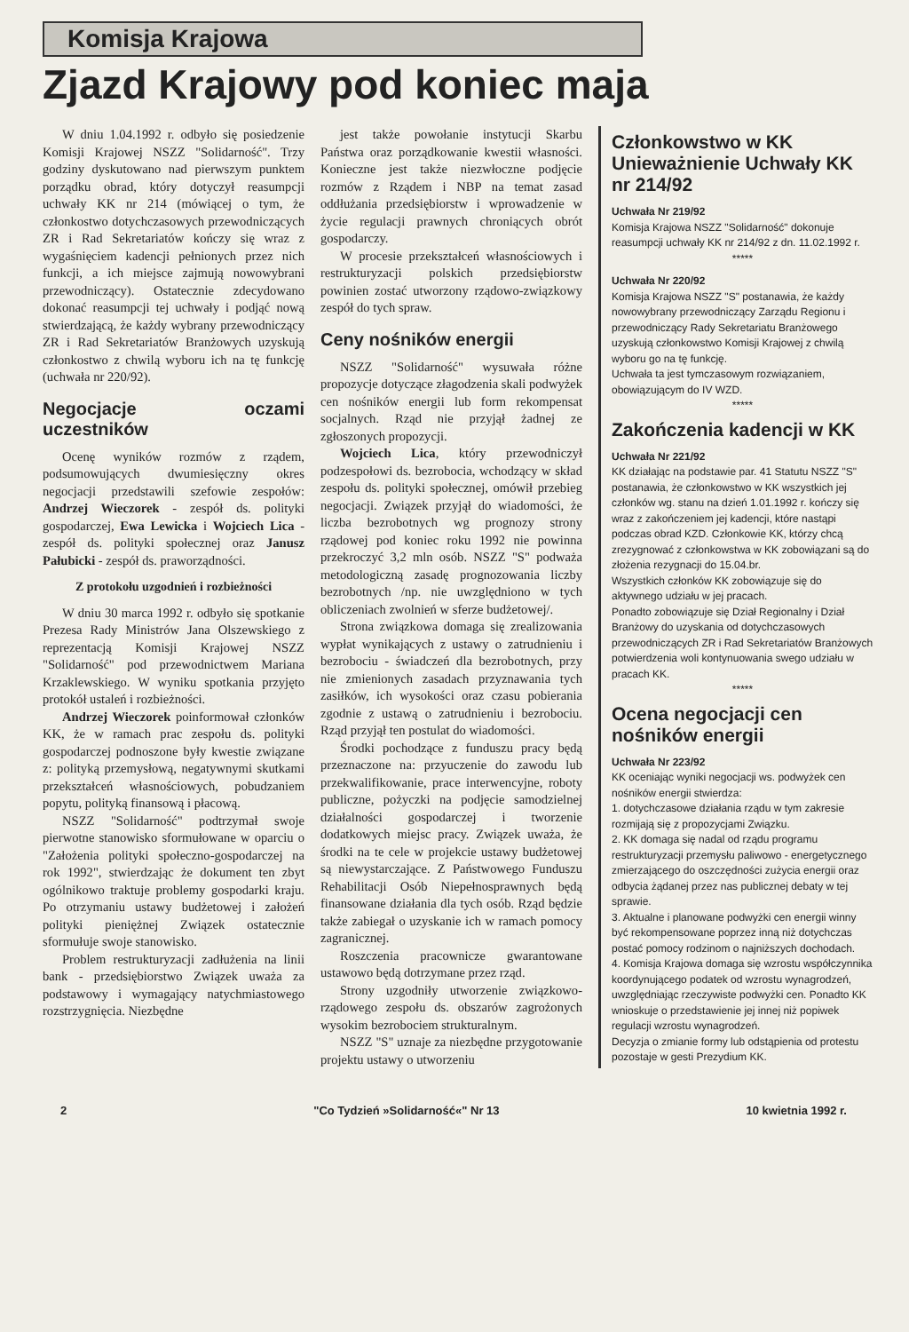Komisja Krajowa
Zjazd Krajowy pod koniec maja
W dniu 1.04.1992 r. odbyło się posiedzenie Komisji Krajowej NSZZ "Solidarność". Trzy godziny dyskutowano nad pierwszym punktem porządku obrad, który dotyczył reasumpcji uchwały KK nr 214 (mówiącej o tym, że członkostwo dotychczasowych przewodniczących ZR i Rad Sekretariatów kończy się wraz z wygaśnięciem kadencji pełnionych przez nich funkcji, a ich miejsce zajmują nowowybrani przewodniczący). Ostatecznie zdecydowano dokonać reasumpcji tej uchwały i podjąć nową stwierdzającą, że każdy wybrany przewodniczący ZR i Rad Sekretariatów Branżowych uzyskują członkostwo z chwilą wyboru ich na tę funkcję (uchwała nr 220/92).
Negocjacje oczami uczestników
Ocenę wyników rozmów z rządem, podsumowujących dwumiesięczny okres negocjacji przedstawili szefowie zespołów: Andrzej Wieczorek - zespół ds. polityki gospodarczej, Ewa Lewicka i Wojciech Lica - zespół ds. polityki społecznej oraz Janusz Pałubicki - zespół ds. praworządności.
Z protokołu uzgodnień i rozbieżności
W dniu 30 marca 1992 r. odbyło się spotkanie Prezesa Rady Ministrów Jana Olszewskiego z reprezentacją Komisji Krajowej NSZZ "Solidarność" pod przewodnictwem Mariana Krzaklewskiego. W wyniku spotkania przyjęto protokół ustaleń i rozbieżności.
Andrzej Wieczorek poinformował członków KK, że w ramach prac zespołu ds. polityki gospodarczej podnoszone były kwestie związane z: polityką przemysłową, negatywnymi skutkami przekształceń własnościowych, pobudzaniem popytu, polityką finansową i płacową.
NSZZ "Solidarność" podtrzymał swoje pierwotne stanowisko sformułowane w oparciu o "Założenia polityki społeczno-gospodarczej na rok 1992", stwierdzając że dokument ten zbyt ogólnikowo traktuje problemy gospodarki kraju. Po otrzymaniu ustawy budżetowej i założeń polityki pieniężnej Związek ostatecznie sformułuje swoje stanowisko.
Problem restrukturyzacji zadłużenia na linii bank - przedsiębiorstwo Związek uważa za podstawowy i wymagający natychmiastowego rozstrzygnięcia. Niezbędne
jest także powołanie instytucji Skarbu Państwa oraz porządkowanie kwestii własności. Konieczne jest także niezwłoczne podjęcie rozmów z Rządem i NBP na temat zasad oddłużania przedsiębiorstw i wprowadzenie w życie regulacji prawnych chroniących obrót gospodarczy.
W procesie przekształceń własnościowych i restrukturyzacji polskich przedsiębiorstw powinien zostać utworzony rządowo-związkowy zespół do tych spraw.
Ceny nośników energii
NSZZ "Solidarność" wysuwała różne propozycje dotyczące złagodzenia skali podwyżek cen nośników energii lub form rekompensat socjalnych. Rząd nie przyjął żadnej ze zgłoszonych propozycji.
Wojciech Lica, który przewodniczył podzespołowi ds. bezrobocia, wchodzący w skład zespołu ds. polityki społecznej, omówił przebieg negocjacji. Związek przyjął do wiadomości, że liczba bezrobotnych wg prognozy strony rządowej pod koniec roku 1992 nie powinna przekroczyć 3,2 mln osób. NSZZ "S" podważa metodologiczną zasadę prognozowania liczby bezrobotnych /np. nie uwzględniono w tych obliczeniach zwolnień w sferze budżetowej/.
Strona związkowa domaga się zrealizowania wypłat wynikających z ustawy o zatrudnieniu i bezrobociu - świadczeń dla bezrobotnych, przy nie zmienionych zasadach przyznawania tych zasiłków, ich wysokości oraz czasu pobierania zgodnie z ustawą o zatrudnieniu i bezrobociu. Rząd przyjął ten postulat do wiadomości.
Środki pochodzące z funduszu pracy będą przeznaczone na: przyuczenie do zawodu lub przekwalifikowanie, prace interwencyjne, roboty publiczne, pożyczki na podjęcie samodzielnej działalności gospodarczej i tworzenie dodatkowych miejsc pracy. Związek uważa, że środki na te cele w projekcie ustawy budżetowej są niewystarczające. Z Państwowego Funduszu Rehabilitacji Osób Niepełnosprawnych będą finansowane działania dla tych osób. Rząd będzie także zabiegał o uzyskanie ich w ramach pomocy zagranicznej.
Roszczenia pracownicze gwarantowane ustawowo będą dotrzymane przez rząd.
Strony uzgodniły utworzenie związkowo-rządowego zespołu ds. obszarów zagrożonych wysokim bezrobociem strukturalnym.
NSZZ "S" uznaje za niezbędne przygotowanie projektu ustawy o utworzeniu
Członkowstwo w KK
Unieważnienie Uchwały KK nr 214/92
Uchwała Nr 219/92
Komisja Krajowa NSZZ "Solidarność" dokonuje reasumpcji uchwały KK nr 214/92 z dn. 11.02.1992 r.
*****
Uchwała Nr 220/92
Komisja Krajowa NSZZ "S" postanawia, że każdy nowowybrany przewodniczący Zarządu Regionu i przewodniczący Rady Sekretariatu Branżowego uzyskują członkowstwo Komisji Krajowej z chwilą wyboru go na tę funkcję.
Uchwała ta jest tymczasowym rozwiązaniem, obowiązującym do IV WZD.
*****
Zakończenia kadencji w KK
Uchwała Nr 221/92
KK działając na podstawie par. 41 Statutu NSZZ "S" postanawia, że członkowstwo w KK wszystkich jej członków wg. stanu na dzień 1.01.1992 r. kończy się wraz z zakończeniem jej kadencji, które nastąpi podczas obrad KZD. Członkowie KK, którzy chcą zrezygnować z członkowstwa w KK zobowiązani są do złożenia rezygnacji do 15.04.br.
Wszystkich członków KK zobowiązuje się do aktywnego udziału w jej pracach.
Ponadto zobowiązuje się Dział Regionalny i Dział Branżowy do uzyskania od dotychczasowych przewodniczących ZR i Rad Sekretariatów Branżowych potwierdzenia woli kontynuowania swego udziału w pracach KK.
*****
Ocena negocjacji cen nośników energii
Uchwała Nr 223/92
KK oceniając wyniki negocjacji ws. podwyżek cen nośników energii stwierdza:
1. dotychczasowe działania rządu w tym zakresie rozmijają się z propozycjami Związku.
2. KK domaga się nadal od rządu programu restrukturyzacji przemysłu paliwowo - energetycznego zmierzającego do oszczędności zużycia energii oraz odbycia żądanej przez nas publicznej debaty w tej sprawie.
3. Aktualne i planowane podwyżki cen energii winny być rekompensowane poprzez inną niż dotychczas postać pomocy rodzinom o najniższych dochodach.
4. Komisja Krajowa domaga się wzrostu współczynnika koordynującego podatek od wzrostu wynagrodzeń, uwzględniając rzeczywiste podwyżki cen. Ponadto KK wnioskuje o przedstawienie jej innej niż popiwek regulacji wzrostu wynagrodzeń.
Decyzja o zmianie formy lub odstąpienia od protestu pozostaje w gesti Prezydium KK.
2 "Co Tydzień »Solidarność«" Nr 13 10 kwietnia 1992 r.